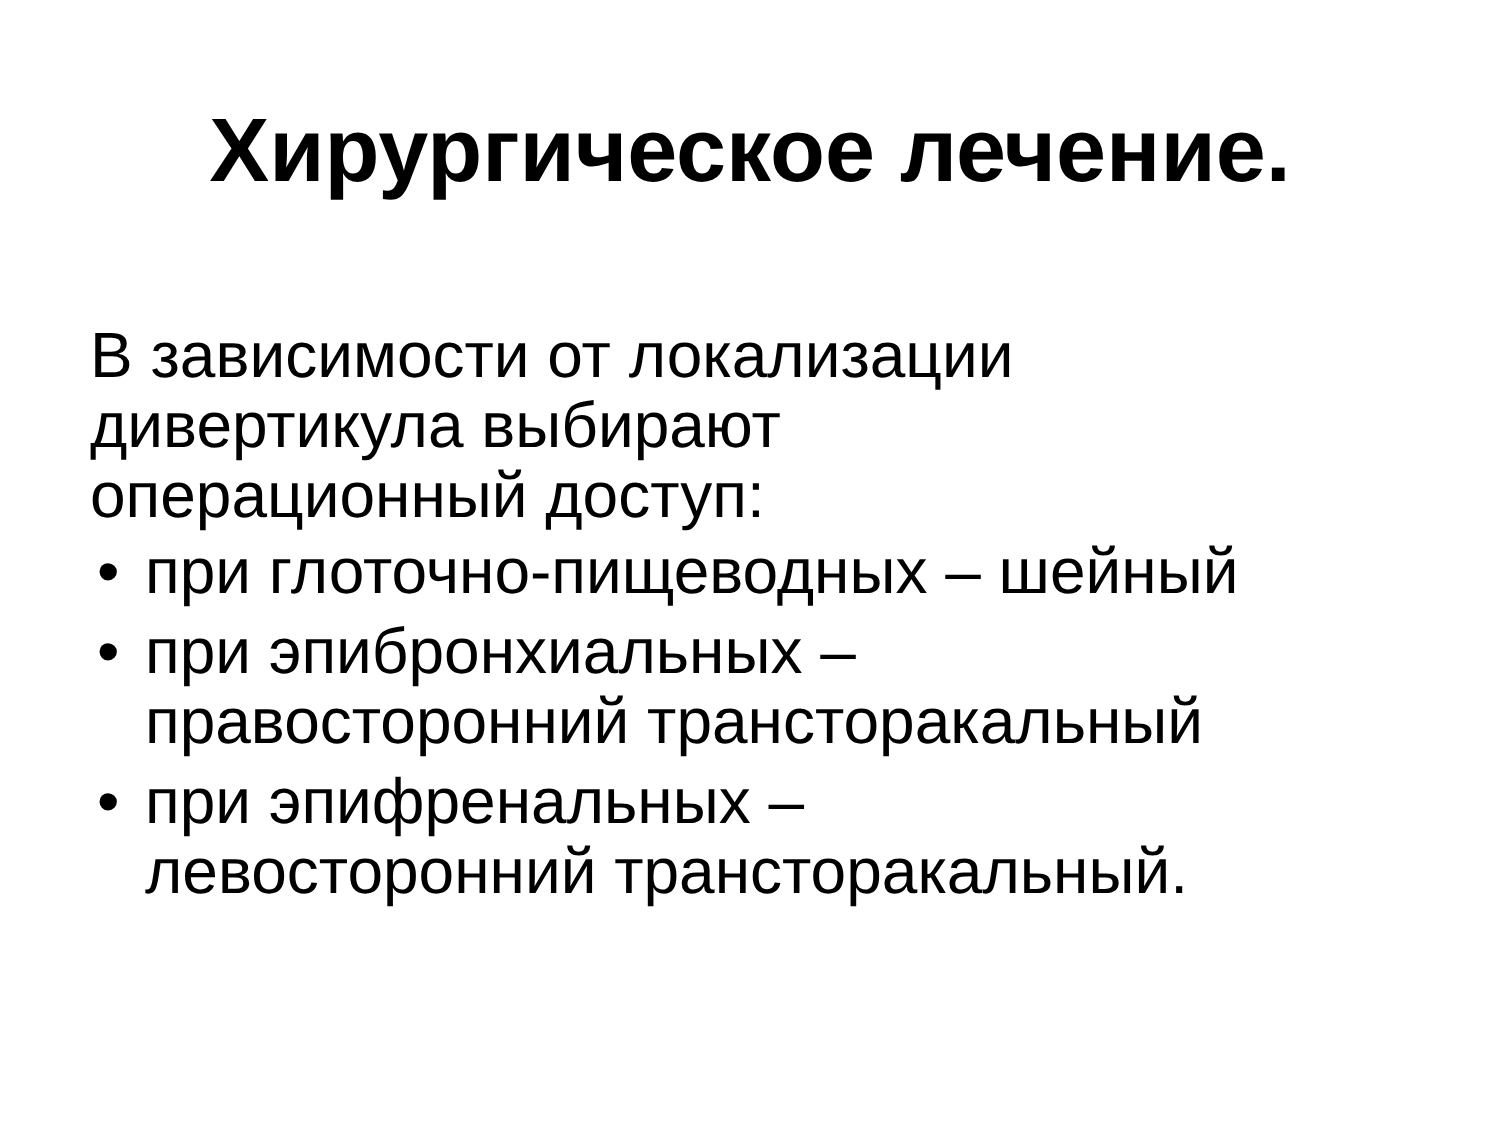Хирургическое лечение.
В зависимости от локализации
дивертикула выбирают
операционный доступ:
• при глоточно-пищеводных – шейный
• при эпибронхиальных –
правосторонний трансторакальный
• при эпифренальных –
левосторонний трансторакальный.